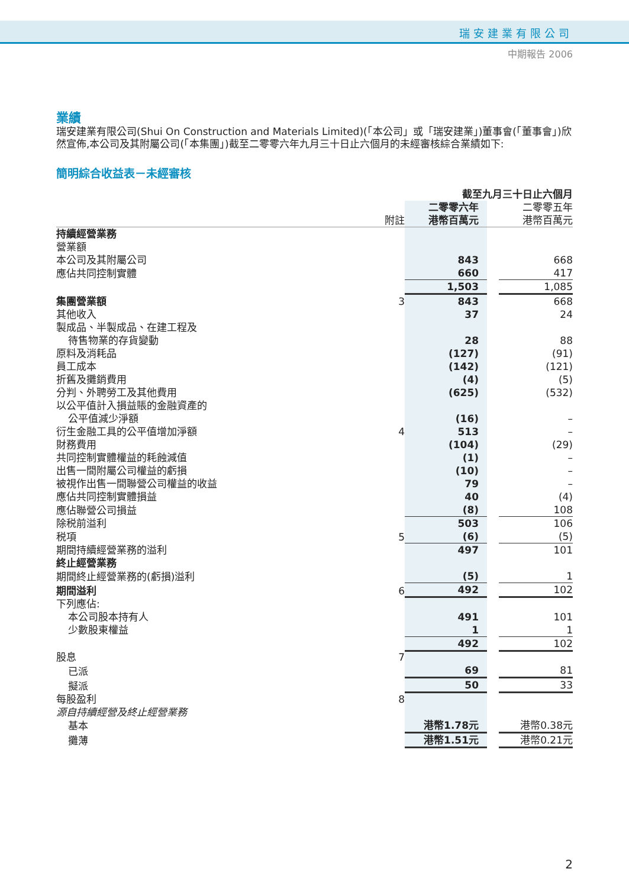瑞安建業有限公司
中期報告 2006
業績
瑞安建業有限公司(Shui On Construction and Materials Limited)(「本公司」或「瑞安建業」)董事會(「董事會」)欣然宣佈,本公司及其附屬公司(「本集團」)截至二零零六年九月三十日止六個月的未經審核綜合業績如下:
簡明綜合收益表－未經審核
| | | 截至九月三十日止六個月 | | |
| --- | --- | --- | --- | --- |
| | 附註 | 二零零六年 港幣百萬元 | | 二零零五年 港幣百萬元 |
| 持續經營業務 | | | | |
| 營業額 | | | | |
| 本公司及其附屬公司 | | 843 | | 668 |
| 應佔共同控制實體 | | 660 | | 417 |
| | | 1,503 | | 1,085 |
| 集團營業額 | 3 | 843 | | 668 |
| 其他收入 | | 37 | | 24 |
| 製成品、半製成品、在建工程及 待售物業的存貨變動 | | 28 | | 88 |
| 原料及消耗品 | | (127) | | (91) |
| 員工成本 | | (142) | | (121) |
| 折舊及攤銷費用 | | (4) | | (5) |
| 分判、外聘勞工及其他費用 | | (625) | | (532) |
| 以公平值計入損益賬的金融資產的 公平值減少淨額 | | (16) | | – |
| 衍生金融工具的公平值增加淨額 | 4 | 513 | | – |
| 財務費用 | | (104) | | (29) |
| 共同控制實體權益的耗蝕減值 | | (1) | | – |
| 出售一間附屬公司權益的虧損 | | (10) | | – |
| 被視作出售一間聯營公司權益的收益 | | 79 | | – |
| 應佔共同控制實體損益 | | 40 | | (4) |
| 應佔聯營公司損益 | | (8) | | 108 |
| 除税前溢利 | | 503 | | 106 |
| 税項 | 5 | (6) | | (5) |
| 期間持續經營業務的溢利 | | 497 | | 101 |
| 終止經營業務 | | | | |
| 期間終止經營業務的(虧損)溢利 | | (5) | | 1 |
| 期間溢利 | 6 | 492 | | 102 |
| 下列應佔: | | | | |
| 本公司股本持有人 | | 491 | | 101 |
| 少數股東權益 | | 1 | | 1 |
| | | 492 | | 102 |
| 股息 | 7 | | | |
| 已派 | | 69 | | 81 |
| 擬派 | | 50 | | 33 |
| 每股盈利 | 8 | | | |
| 源自持續經營及終止經營業務 | | | | |
| 基本 | | 港幣1.78元 | | 港幣0.38元 |
| 攤薄 | | 港幣1.51元 | | 港幣0.21元 |
2